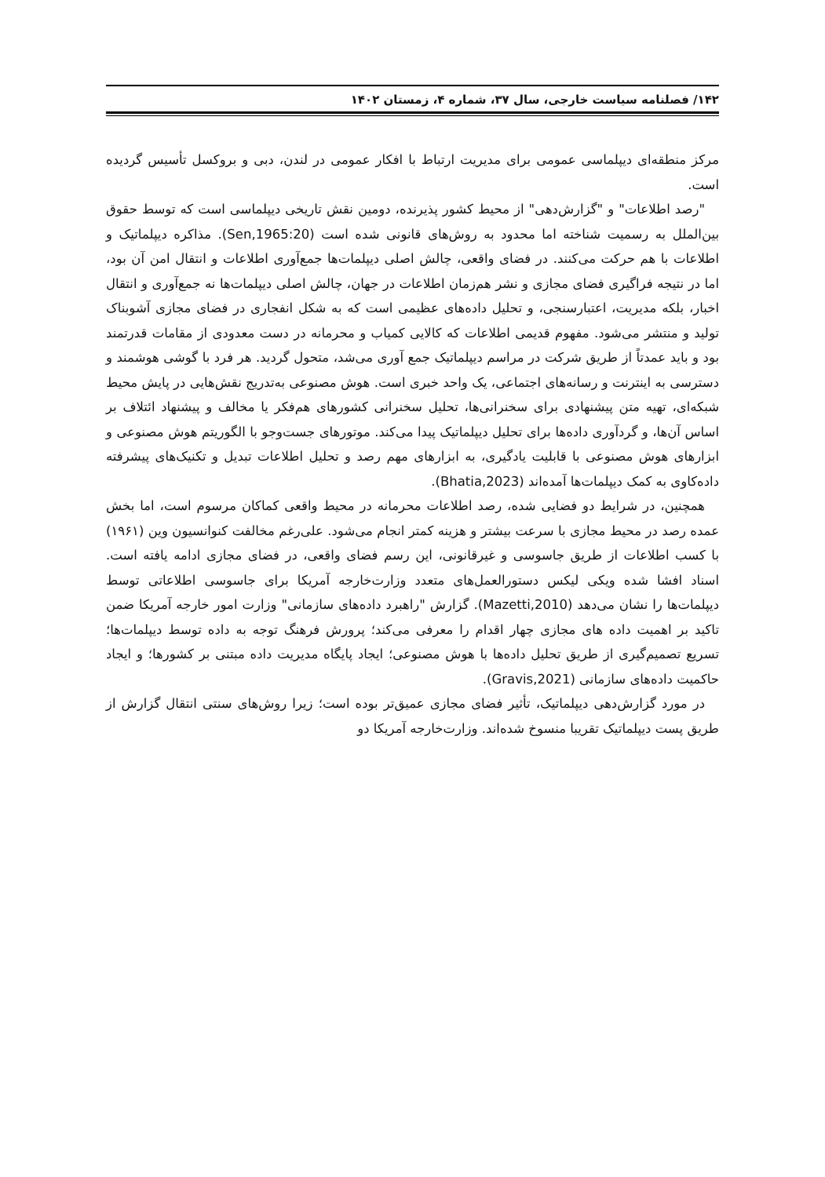۱۴۲/ فصلنامه سیاست خارجی، سال ۳۷، شماره ۴، زمستان ۱۴۰۲
مرکز منطقه‌ای دیپلماسی عمومی برای مدیریت ارتباط با افکار عمومی در لندن، دبی و بروکسل تأسیس گردیده است.
"رصد اطلاعات" و "گزارش‌دهی" از محیط کشور پذیرنده، دومین نقش تاریخی دیپلماسی است که توسط حقوق بین‌الملل به رسمیت شناخته اما محدود به روش‌های قانونی شده است (Sen,1965:20). مذاکره دیپلماتیک و اطلاعات با هم حرکت می‌کنند. در فضای واقعی، چالش اصلی دیپلمات‌ها جمع‌آوری اطلاعات و انتقال امن آن بود، اما در نتیجه فراگیری فضای مجازی و نشر هم‌زمان اطلاعات در جهان، چالش اصلی دیپلمات‌ها نه جمع‌آوری و انتقال اخبار، بلکه مدیریت، اعتبارسنجی، و تحلیل داده‌های عظیمی است که به شکل انفجاری در فضای مجازی آشوبناک تولید و منتشر می‌شود. مفهوم قدیمی اطلاعات که کالایی کمیاب و محرمانه در دست معدودی از مقامات قدرتمند بود و باید عمدتاً از طریق شرکت در مراسم دیپلماتیک جمع آوری می‌شد، متحول گردید. هر فرد با گوشی هوشمند و دسترسی به اینترنت و رسانه‌های اجتماعی، یک واحد خبری است. هوش مصنوعی به‌تدریج نقش‌هایی در پایش محیط شبکه‌ای، تهیه متن پیشنهادی برای سخنرانی‌ها، تحلیل سخنرانی کشورهای هم‌فکر یا مخالف و پیشنهاد ائتلاف بر اساس آن‌ها، و گردآوری داده‌ها برای تحلیل دیپلماتیک پیدا می‌کند. موتورهای جست‌وجو با الگوریتم هوش مصنوعی و ابزارهای هوش مصنوعی با قابلیت یادگیری، به ابزارهای مهم رصد و تحلیل اطلاعات تبدیل و تکنیک‌های پیشرفته داده‌کاوی به کمک دیپلمات‌ها آمده‌اند (Bhatia,2023).
همچنین، در شرایط دو فضایی شده، رصد اطلاعات محرمانه در محیط واقعی کماکان مرسوم است، اما بخش عمده رصد در محیط مجازی با سرعت بیشتر و هزینه کمتر انجام می‌شود. علی‌رغم مخالفت کنوانسیون وین (۱۹۶۱) با کسب اطلاعات از طریق جاسوسی و غیرقانونی، این رسم فضای واقعی، در فضای مجازی ادامه یافته است. اسناد افشا شده ویکی لیکس دستورالعمل‌های متعدد وزارت‌خارجه آمریکا برای جاسوسی اطلاعاتی توسط دیپلمات‌ها را نشان می‌دهد (Mazetti,2010). گزارش "راهبرد داده‌های سازمانی" وزارت امور خارجه آمریکا ضمن تاکید بر اهمیت داده های مجازی چهار اقدام را معرفی می‌کند؛ پرورش فرهنگ توجه به داده توسط دیپلمات‌ها؛ تسریع تصمیم‌گیری از طریق تحلیل داده‌ها با هوش مصنوعی؛ ایجاد پایگاه مدیریت داده مبتنی بر کشورها؛ و ایجاد حاکمیت داده‌های سازمانی (Gravis,2021).
در مورد گزارش‌دهی دیپلماتیک، تأثیر فضای مجازی عمیق‌تر بوده است؛ زیرا روش‌های سنتی انتقال گزارش از طریق پست دیپلماتیک تقریبا منسوخ شده‌اند. وزارت‌خارجه آمریکا دو